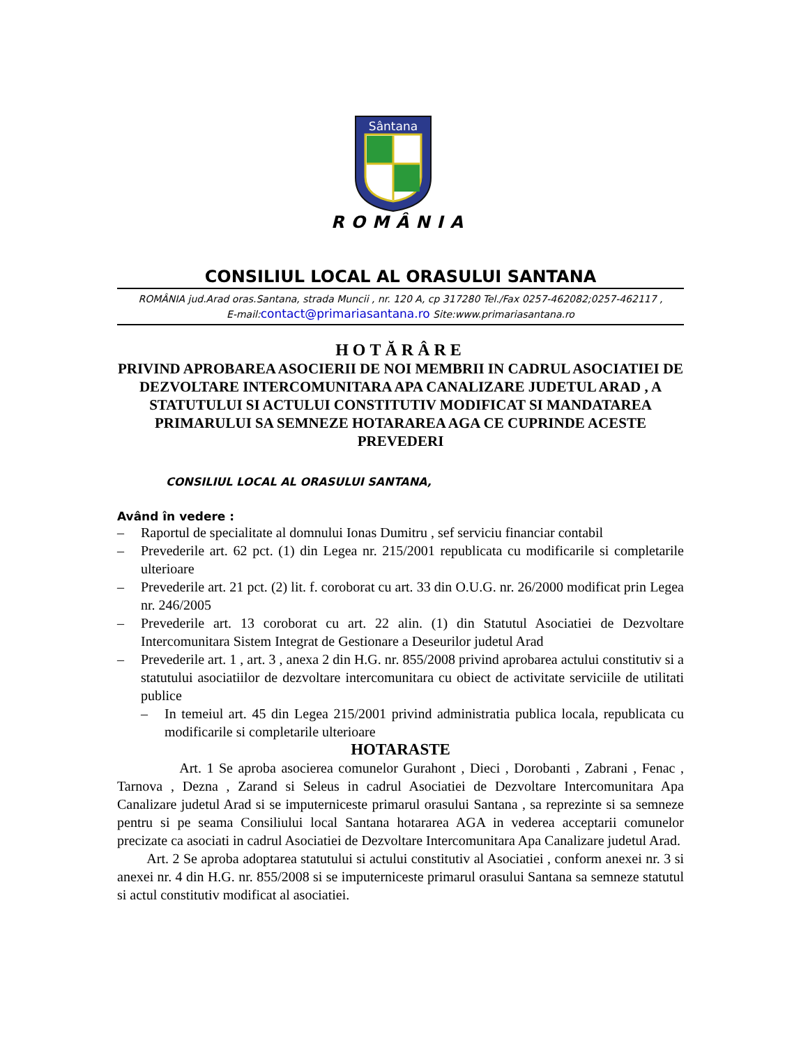Sântana
ROMÂNIA
CONSILIUL LOCAL AL ORASULUI SANTANA
ROMÂNIA jud.Arad oras.Santana, strada Muncii , nr. 120 A, cp 317280 Tel./Fax 0257-462082;0257-462117 , E-mail:contact@primariasantana.ro Site:www.primariasantana.ro
HOTĂRÂRE
PRIVIND APROBAREA ASOCIERII DE NOI MEMBRII IN CADRUL ASOCIATIEI DE DEZVOLTARE INTERCOMUNITARA APA CANALIZARE JUDETUL ARAD , A STATUTULUI SI ACTULUI CONSTITUTIV MODIFICAT SI MANDATAREA PRIMARULUI SA SEMNEZE HOTARAREA AGA CE CUPRINDE ACESTE PREVEDERI
CONSILIUL LOCAL AL ORASULUI SANTANA,
Având în vedere :
– Raportul de specialitate al domnului Ionas Dumitru , sef serviciu financiar contabil
– Prevederile art. 62 pct. (1) din Legea nr. 215/2001 republicata cu modificarile si completarile ulterioare
– Prevederile art. 21 pct. (2) lit. f. coroborat cu art. 33 din O.U.G. nr. 26/2000 modificat prin Legea nr. 246/2005
– Prevederile art. 13 coroborat cu art. 22 alin. (1) din Statutul Asociatiei de Dezvoltare Intercomunitara Sistem Integrat de Gestionare a Deseurilor judetul Arad
– Prevederile art. 1 , art. 3 , anexa 2 din H.G. nr. 855/2008 privind aprobarea actului constitutiv si a statutului asociatiilor de dezvoltare intercomunitara cu obiect de activitate serviciile de utilitati publice
– In temeiul art. 45 din Legea 215/2001 privind administratia publica locala, republicata cu modificarile si completarile ulterioare
HOTARASTE
Art. 1 Se aproba asocierea comunelor Gurahont , Dieci , Dorobanti , Zabrani , Fenac , Tarnova , Dezna , Zarand si Seleus in cadrul Asociatiei de Dezvoltare Intercomunitara Apa Canalizare judetul Arad si se imputerniceste primarul orasului Santana , sa reprezinte si sa semneze pentru si pe seama Consiliului local Santana hotararea AGA in vederea acceptarii comunelor precizate ca asociati in cadrul Asociatiei de Dezvoltare Intercomunitara Apa Canalizare judetul Arad.
Art. 2 Se aproba adoptarea statutului si actului constitutiv al Asociatiei , conform anexei nr. 3 si anexei nr. 4 din H.G. nr. 855/2008 si se imputerniceste primarul orasului Santana sa semneze statutul si actul constitutiv modificat al asociatiei.